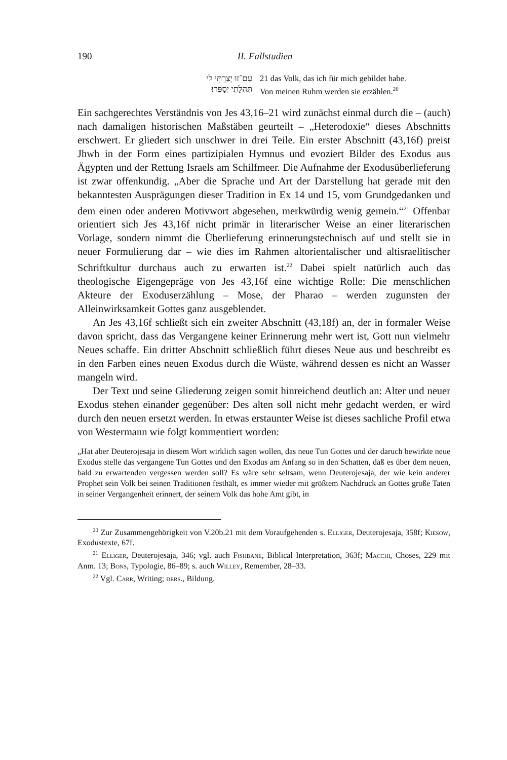190 II. Fallstudien
עַם־זוּ יָצַרְתִּי לִי
תְּהִלָּתִי יְסַפֵּרוּ׃
21 das Volk, das ich für mich gebildet habe.
Von meinen Ruhm werden sie erzählen.<sup>20</sup>
Ein sachgerechtes Verständnis von Jes 43,16–21 wird zunächst einmal durch die – (auch) nach damaligen historischen Maßstäben geurteilt – „Heterodoxie“ dieses Abschnitts erschwert. Er gliedert sich unschwer in drei Teile. Ein erster Abschnitt (43,16f) preist Jhwh in der Form eines partizipialen Hymnus und evoziert Bilder des Exodus aus Ägypten und der Rettung Israels am Schilfmeer. Die Aufnahme der Exodusüberlieferung ist zwar offenkundig. „Aber die Sprache und Art der Darstellung hat gerade mit den bekanntesten Ausprägungen dieser Tradition in Ex 14 und 15, vom Grundgedanken und dem einen oder anderen Motivwort abgesehen, merkwürdig wenig gemein.“<sup>21</sup> Offenbar orientiert sich Jes 43,16f nicht primär in literarischer Weise an einer literarischen Vorlage, sondern nimmt die Überlieferung erinnerungstechnisch auf und stellt sie in neuer Formulierung dar – wie dies im Rahmen altorientalischer und altisraelitischer Schriftkultur durchaus auch zu erwarten ist.<sup>22</sup> Dabei spielt natürlich auch das theologische Eigengepräge von Jes 43,16f eine wichtige Rolle: Die menschlichen Akteure der Exoduserzählung – Mose, der Pharao – werden zugunsten der Alleinwirksamkeit Gottes ganz ausgeblendet.
An Jes 43,16f schließt sich ein zweiter Abschnitt (43,18f) an, der in formaler Weise davon spricht, dass das Vergangene keiner Erinnerung mehr wert ist, Gott nun vielmehr Neues schaffe. Ein dritter Abschnitt schließlich führt dieses Neue aus und beschreibt es in den Farben eines neuen Exodus durch die Wüste, während dessen es nicht an Wasser mangeln wird.
Der Text und seine Gliederung zeigen somit hinreichend deutlich an: Alter und neuer Exodus stehen einander gegenüber: Des alten soll nicht mehr gedacht werden, er wird durch den neuen ersetzt werden. In etwas erstaunter Weise ist dieses sachliche Profil etwa von Westermann wie folgt kommentiert worden:
„Hat aber Deuterojesaja in diesem Wort wirklich sagen wollen, das neue Tun Gottes und der daruch bewirkte neue Exodus stelle das vergangene Tun Gottes und den Exodus am Anfang so in den Schatten, daß es über dem neuen, bald zu erwartenden vergessen werden soll? Es wäre sehr seltsam, wenn Deuterojesaja, der wie kein anderer Prophet sein Volk bei seinen Traditionen festhält, es immer wieder mit größtem Nachdruck an Gottes große Taten in seiner Vergangenheit erinnert, der seinem Volk das hohe Amt gibt, in
<sup>20</sup> Zur Zusammengehörigkeit von V.20b.21 mit dem Voraufgehenden s. Elliger, Deuterojesaja, 358f; Kiesow, Exodustexte, 67f.
<sup>21</sup> Elliger, Deuterojesaja, 346; vgl. auch Fishbane, Biblical Interpretation, 363f; Macchi, Choses, 229 mit Anm. 13; Bons, Typologie, 86–89; s. auch Willey, Remember, 28–33.
<sup>22</sup> Vgl. Carr, Writing; ders., Bildung.